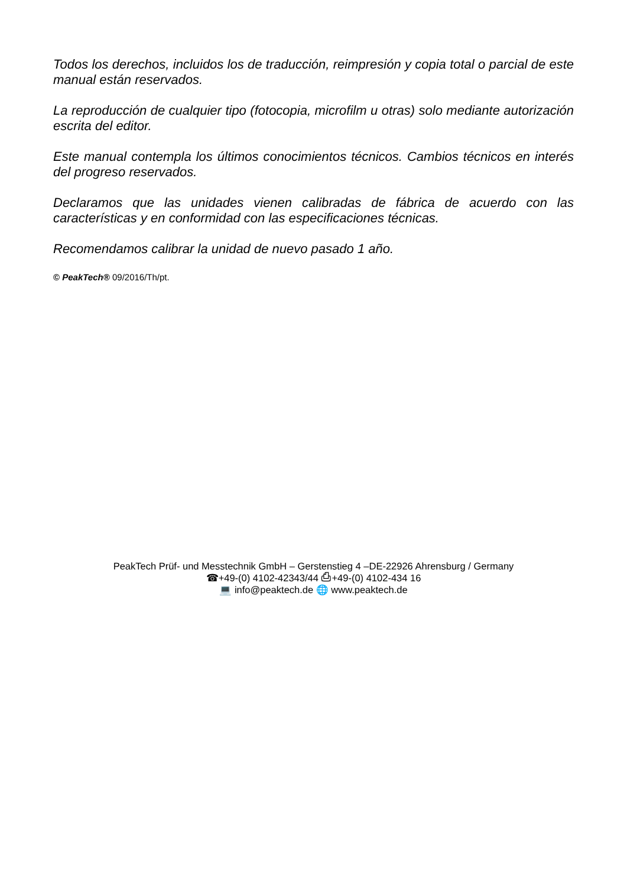Todos los derechos, incluidos los de traducción, reimpresión y copia total o parcial de este manual están reservados.
La reproducción de cualquier tipo (fotocopia, microfilm u otras) solo mediante autorización escrita del editor.
Este manual contempla los últimos conocimientos técnicos. Cambios técnicos en interés del progreso reservados.
Declaramos que las unidades vienen calibradas de fábrica de acuerdo con las características y en conformidad con las especificaciones técnicas.
Recomendamos calibrar la unidad de nuevo pasado 1 año.
© PeakTech® 09/2016/Th/pt.
PeakTech Prüf- und Messtechnik GmbH – Gerstenstieg 4 –DE-22926 Ahrensburg / Germany
☎+49-(0) 4102-42343/44 ⎙+49-(0) 4102-434 16
💻 info@peaktech.de 🌐 www.peaktech.de